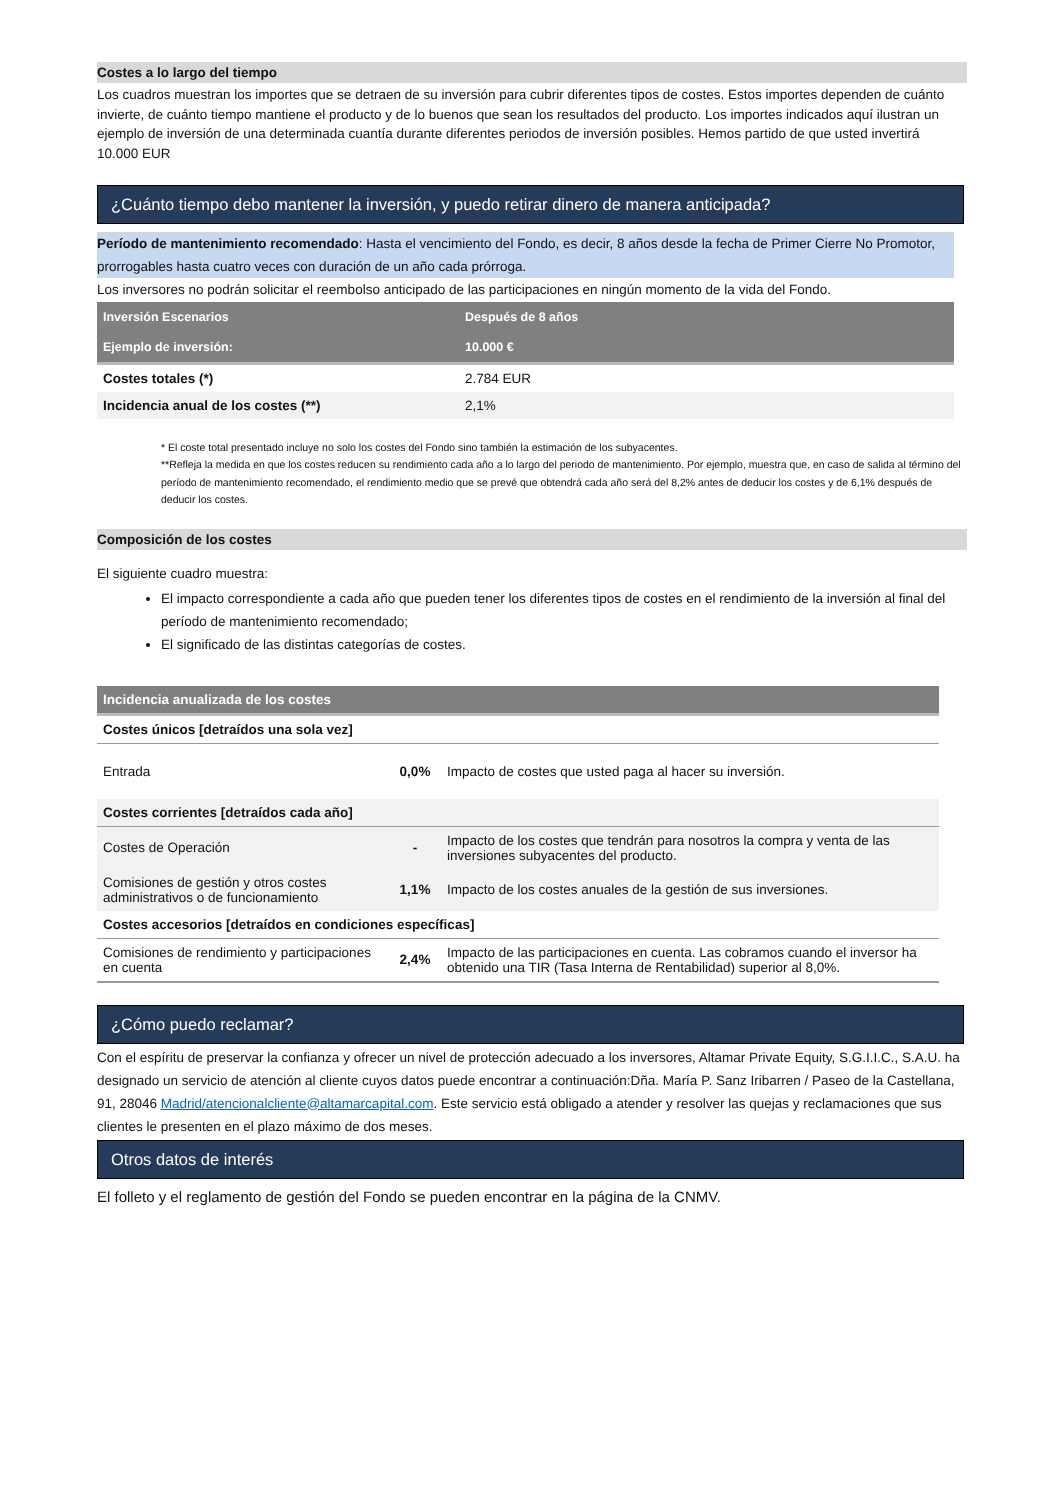Costes a lo largo del tiempo
Los cuadros muestran los importes que se detraen de su inversión para cubrir diferentes tipos de costes. Estos importes dependen de cuánto invierte, de cuánto tiempo mantiene el producto y de lo buenos que sean los resultados del producto. Los importes indicados aquí ilustran un ejemplo de inversión de una determinada cuantía durante diferentes periodos de inversión posibles. Hemos partido de que usted invertirá 10.000 EUR
¿Cuánto tiempo debo mantener la inversión, y puedo retirar dinero de manera anticipada?
Período de mantenimiento recomendado: Hasta el vencimiento del Fondo, es decir, 8 años desde la fecha de Primer Cierre No Promotor, prorrogables hasta cuatro veces con duración de un año cada prórroga.
Los inversores no podrán solicitar el reembolso anticipado de las participaciones en ningún momento de la vida del Fondo.
| Inversión Escenarios | Después de 8 años |
| --- | --- |
| Ejemplo de inversión: | 10.000 € |
| Costes totales (*) | 2.784 EUR |
| Incidencia anual de los costes (**) | 2,1% |
* El coste total presentado incluye no solo los costes del Fondo sino también la estimación de los subyacentes.
**Refleja la medida en que los costes reducen su rendimiento cada año a lo largo del periodo de mantenimiento. Por ejemplo, muestra que, en caso de salida al término del período de mantenimiento recomendado, el rendimiento medio que se prevé que obtendrá cada año será del 8,2% antes de deducir los costes y de 6,1% después de deducir los costes.
Composición de los costes
El siguiente cuadro muestra:
El impacto correspondiente a cada año que pueden tener los diferentes tipos de costes en el rendimiento de la inversión al final del período de mantenimiento recomendado;
El significado de las distintas categorías de costes.
| Incidencia anualizada de los costes | | |
| --- | --- | --- |
| Costes únicos [detraídos una sola vez] | | |
| Entrada | 0,0% | Impacto de costes que usted paga al hacer su inversión. |
| Costes corrientes [detraídos cada año] | | |
| Costes de Operación | - | Impacto de los costes que tendrán para nosotros la compra y venta de las inversiones subyacentes del producto. |
| Comisiones de gestión y otros costes administrativos o de funcionamiento | 1,1% | Impacto de los costes anuales de la gestión de sus inversiones. |
| Costes accesorios [detraídos en condiciones específicas] | | |
| Comisiones de rendimiento y participaciones en cuenta | 2,4% | Impacto de las participaciones en cuenta. Las cobramos cuando el inversor ha obtenido una TIR (Tasa Interna de Rentabilidad) superior al 8,0%. |
¿Cómo puedo reclamar?
Con el espíritu de preservar la confianza y ofrecer un nivel de protección adecuado a los inversores, Altamar Private Equity, S.G.I.I.C., S.A.U. ha designado un servicio de atención al cliente cuyos datos puede encontrar a continuación:Dña. María P. Sanz Iribarren / Paseo de la Castellana, 91, 28046 Madrid/atencionalcliente@altamarcapital.com. Este servicio está obligado a atender y resolver las quejas y reclamaciones que sus clientes le presenten en el plazo máximo de dos meses.
Otros datos de interés
El folleto y el reglamento de gestión del Fondo se pueden encontrar en la página de la CNMV.